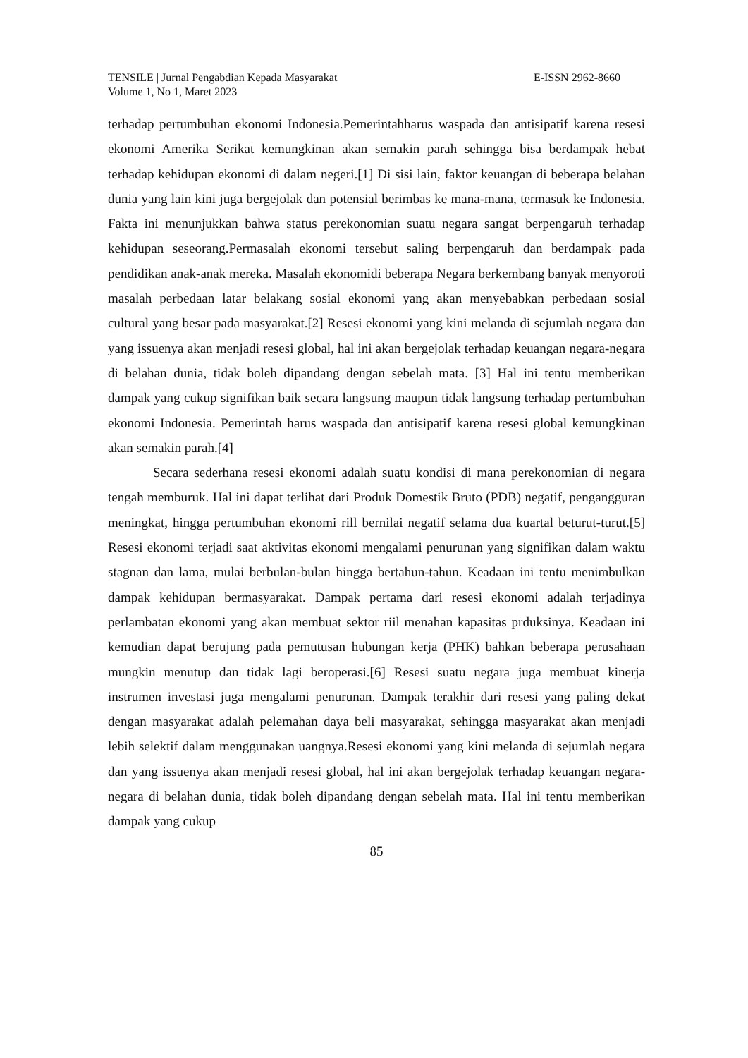TENSILE | Jurnal Pengabdian Kepada Masyarakat E-ISSN 2962-8660
Volume 1, No 1, Maret 2023
terhadap pertumbuhan ekonomi Indonesia.Pemerintahharus waspada dan antisipatif karena resesi ekonomi Amerika Serikat kemungkinan akan semakin parah sehingga bisa berdampak hebat terhadap kehidupan ekonomi di dalam negeri.[1] Di sisi lain, faktor keuangan di beberapa belahan dunia yang lain kini juga bergejolak dan potensial berimbas ke mana-mana, termasuk ke Indonesia. Fakta ini menunjukkan bahwa status perekonomian suatu negara sangat berpengaruh terhadap kehidupan seseorang.Permasalah ekonomi tersebut saling berpengaruh dan berdampak pada pendidikan anak-anak mereka. Masalah ekonomidi beberapa Negara berkembang banyak menyoroti masalah perbedaan latar belakang sosial ekonomi yang akan menyebabkan perbedaan sosial cultural yang besar pada masyarakat.[2] Resesi ekonomi yang kini melanda di sejumlah negara dan yang issuenya akan menjadi resesi global, hal ini akan bergejolak terhadap keuangan negara-negara di belahan dunia, tidak boleh dipandang dengan sebelah mata. [3] Hal ini tentu memberikan dampak yang cukup signifikan baik secara langsung maupun tidak langsung terhadap pertumbuhan ekonomi Indonesia. Pemerintah harus waspada dan antisipatif karena resesi global kemungkinan akan semakin parah.[4]
Secara sederhana resesi ekonomi adalah suatu kondisi di mana perekonomian di negara tengah memburuk. Hal ini dapat terlihat dari Produk Domestik Bruto (PDB) negatif, pengangguran meningkat, hingga pertumbuhan ekonomi rill bernilai negatif selama dua kuartal beturut-turut.[5] Resesi ekonomi terjadi saat aktivitas ekonomi mengalami penurunan yang signifikan dalam waktu stagnan dan lama, mulai berbulan-bulan hingga bertahun-tahun. Keadaan ini tentu menimbulkan dampak kehidupan bermasyarakat. Dampak pertama dari resesi ekonomi adalah terjadinya perlambatan ekonomi yang akan membuat sektor riil menahan kapasitas prduksinya. Keadaan ini kemudian dapat berujung pada pemutusan hubungan kerja (PHK) bahkan beberapa perusahaan mungkin menutup dan tidak lagi beroperasi.[6] Resesi suatu negara juga membuat kinerja instrumen investasi juga mengalami penurunan. Dampak terakhir dari resesi yang paling dekat dengan masyarakat adalah pelemahan daya beli masyarakat, sehingga masyarakat akan menjadi lebih selektif dalam menggunakan uangnya.Resesi ekonomi yang kini melanda di sejumlah negara dan yang issuenya akan menjadi resesi global, hal ini akan bergejolak terhadap keuangan negara-negara di belahan dunia, tidak boleh dipandang dengan sebelah mata. Hal ini tentu memberikan dampak yang cukup
85